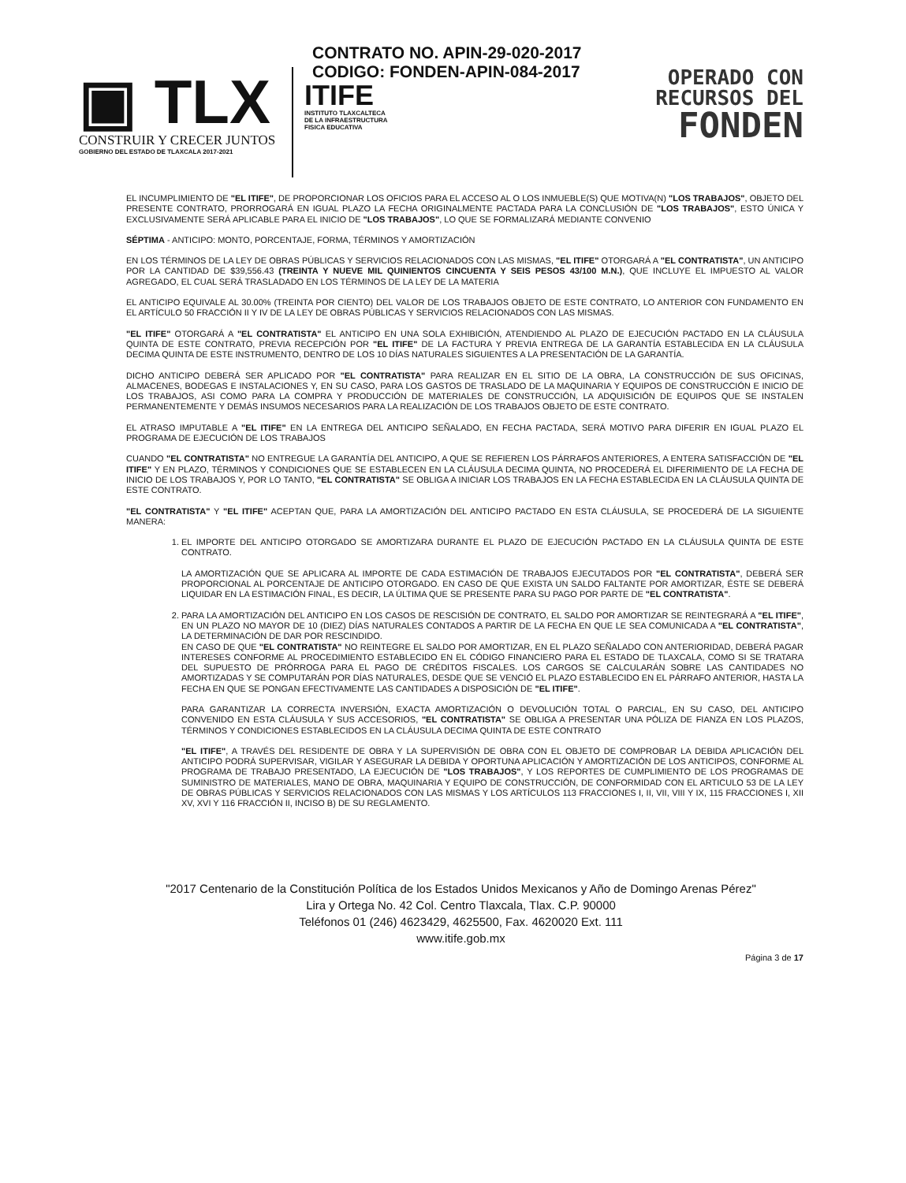▣ TLX
CONSTRUIR Y CRECER JUNTOS
GOBIERNO DEL ESTADO DE TLAXCALA 2017-2021
CONTRATO NO. APIN-29-020-2017
CODIGO: FONDEN-APIN-084-2017
ITIFE
INSTITUTO TLAXCALTECA
DE LA INFRAESTRUCTURA
FISICA EDUCATIVA
OPERADO CON
RECURSOS DEL
FONDEN
EL INCUMPLIMIENTO DE "EL ITIFE", DE PROPORCIONAR LOS OFICIOS PARA EL ACCESO AL O LOS INMUEBLE(S) QUE MOTIVA(N) "LOS TRABAJOS", OBJETO DEL PRESENTE CONTRATO, PRORROGARÁ EN IGUAL PLAZO LA FECHA ORIGINALMENTE PACTADA PARA LA CONCLUSIÓN DE "LOS TRABAJOS", ESTO ÚNICA Y EXCLUSIVAMENTE SERÁ APLICABLE PARA EL INICIO DE "LOS TRABAJOS", LO QUE SE FORMALIZARÁ MEDIANTE CONVENIO
SÉPTIMA - ANTICIPO: MONTO, PORCENTAJE, FORMA, TÉRMINOS Y AMORTIZACIÓN
EN LOS TÉRMINOS DE LA LEY DE OBRAS PÚBLICAS Y SERVICIOS RELACIONADOS CON LAS MISMAS, "EL ITIFE" OTORGARÁ A "EL CONTRATISTA", UN ANTICIPO POR LA CANTIDAD DE $39,556.43 (TREINTA Y NUEVE MIL QUINIENTOS CINCUENTA Y SEIS PESOS 43/100 M.N.), QUE INCLUYE EL IMPUESTO AL VALOR AGREGADO, EL CUAL SERÁ TRASLADADO EN LOS TÉRMINOS DE LA LEY DE LA MATERIA
EL ANTICIPO EQUIVALE AL 30.00% (TREINTA POR CIENTO) DEL VALOR DE LOS TRABAJOS OBJETO DE ESTE CONTRATO, LO ANTERIOR CON FUNDAMENTO EN EL ARTÍCULO 50 FRACCIÓN II Y IV DE LA LEY DE OBRAS PÚBLICAS Y SERVICIOS RELACIONADOS CON LAS MISMAS.
"EL ITIFE" OTORGARÁ A "EL CONTRATISTA" EL ANTICIPO EN UNA SOLA EXHIBICIÓN, ATENDIENDO AL PLAZO DE EJECUCIÓN PACTADO EN LA CLÁUSULA QUINTA DE ESTE CONTRATO, PREVIA RECEPCIÓN POR "EL ITIFE" DE LA FACTURA Y PREVIA ENTREGA DE LA GARANTÍA ESTABLECIDA EN LA CLÁUSULA DECIMA QUINTA DE ESTE INSTRUMENTO, DENTRO DE LOS 10 DÍAS NATURALES SIGUIENTES A LA PRESENTACIÓN DE LA GARANTÍA.
DICHO ANTICIPO DEBERÁ SER APLICADO POR "EL CONTRATISTA" PARA REALIZAR EN EL SITIO DE LA OBRA, LA CONSTRUCCIÓN DE SUS OFICINAS, ALMACENES, BODEGAS E INSTALACIONES Y, EN SU CASO, PARA LOS GASTOS DE TRASLADO DE LA MAQUINARIA Y EQUIPOS DE CONSTRUCCIÓN E INICIO DE LOS TRABAJOS, ASI COMO PARA LA COMPRA Y PRODUCCIÓN DE MATERIALES DE CONSTRUCCIÓN, LA ADQUISICIÓN DE EQUIPOS QUE SE INSTALEN PERMANENTEMENTE Y DEMÁS INSUMOS NECESARIOS PARA LA REALIZACIÓN DE LOS TRABAJOS OBJETO DE ESTE CONTRATO.
EL ATRASO IMPUTABLE A "EL ITIFE" EN LA ENTREGA DEL ANTICIPO SEÑALADO, EN FECHA PACTADA, SERÁ MOTIVO PARA DIFERIR EN IGUAL PLAZO EL PROGRAMA DE EJECUCIÓN DE LOS TRABAJOS
CUANDO "EL CONTRATISTA" NO ENTREGUE LA GARANTÍA DEL ANTICIPO, A QUE SE REFIEREN LOS PÁRRAFOS ANTERIORES, A ENTERA SATISFACCIÓN DE "EL ITIFE" Y EN PLAZO, TÉRMINOS Y CONDICIONES QUE SE ESTABLECEN EN LA CLÁUSULA DECIMA QUINTA, NO PROCEDERÁ EL DIFERIMIENTO DE LA FECHA DE INICIO DE LOS TRABAJOS Y, POR LO TANTO, "EL CONTRATISTA" SE OBLIGA A INICIAR LOS TRABAJOS EN LA FECHA ESTABLECIDA EN LA CLÁUSULA QUINTA DE ESTE CONTRATO.
"EL CONTRATISTA" Y "EL ITIFE" ACEPTAN QUE, PARA LA AMORTIZACIÓN DEL ANTICIPO PACTADO EN ESTA CLÁUSULA, SE PROCEDERÁ DE LA SIGUIENTE MANERA:
1. EL IMPORTE DEL ANTICIPO OTORGADO SE AMORTIZARA DURANTE EL PLAZO DE EJECUCIÓN PACTADO EN LA CLÁUSULA QUINTA DE ESTE CONTRATO.
LA AMORTIZACIÓN QUE SE APLICARA AL IMPORTE DE CADA ESTIMACIÓN DE TRABAJOS EJECUTADOS POR "EL CONTRATISTA", DEBERÁ SER PROPORCIONAL AL PORCENTAJE DE ANTICIPO OTORGADO. EN CASO DE QUE EXISTA UN SALDO FALTANTE POR AMORTIZAR, ÉSTE SE DEBERÁ LIQUIDAR EN LA ESTIMACIÓN FINAL, ES DECIR, LA ÚLTIMA QUE SE PRESENTE PARA SU PAGO POR PARTE DE "EL CONTRATISTA".
2. PARA LA AMORTIZACIÓN DEL ANTICIPO EN LOS CASOS DE RESCISIÓN DE CONTRATO, EL SALDO POR AMORTIZAR SE REINTEGRARÁ A "EL ITIFE", EN UN PLAZO NO MAYOR DE 10 (DIEZ) DÍAS NATURALES CONTADOS A PARTIR DE LA FECHA EN QUE LE SEA COMUNICADA A "EL CONTRATISTA", LA DETERMINACIÓN DE DAR POR RESCINDIDO.
EN CASO DE QUE "EL CONTRATISTA" NO REINTEGRE EL SALDO POR AMORTIZAR, EN EL PLAZO SEÑALADO CON ANTERIORIDAD, DEBERÁ PAGAR INTERESES CONFORME AL PROCEDIMIENTO ESTABLECIDO EN EL CÓDIGO FINANCIERO PARA EL ESTADO DE TLAXCALA, COMO SI SE TRATARA DEL SUPUESTO DE PRÓRROGA PARA EL PAGO DE CRÉDITOS FISCALES. LOS CARGOS SE CALCULARÁN SOBRE LAS CANTIDADES NO AMORTIZADAS Y SE COMPUTARÁN POR DÍAS NATURALES, DESDE QUE SE VENCIÓ EL PLAZO ESTABLECIDO EN EL PÁRRAFO ANTERIOR, HASTA LA FECHA EN QUE SE PONGAN EFECTIVAMENTE LAS CANTIDADES A DISPOSICIÓN DE "EL ITIFE".
PARA GARANTIZAR LA CORRECTA INVERSIÓN, EXACTA AMORTIZACIÓN O DEVOLUCIÓN TOTAL O PARCIAL, EN SU CASO, DEL ANTICIPO CONVENIDO EN ESTA CLÁUSULA Y SUS ACCESORIOS, "EL CONTRATISTA" SE OBLIGA A PRESENTAR UNA PÓLIZA DE FIANZA EN LOS PLAZOS, TÉRMINOS Y CONDICIONES ESTABLECIDOS EN LA CLÁUSULA DECIMA QUINTA DE ESTE CONTRATO
"EL ITIFE", A TRAVÉS DEL RESIDENTE DE OBRA Y LA SUPERVISIÓN DE OBRA CON EL OBJETO DE COMPROBAR LA DEBIDA APLICACIÓN DEL ANTICIPO PODRÁ SUPERVISAR, VIGILAR Y ASEGURAR LA DEBIDA Y OPORTUNA APLICACIÓN Y AMORTIZACIÓN DE LOS ANTICIPOS, CONFORME AL PROGRAMA DE TRABAJO PRESENTADO, LA EJECUCIÓN DE "LOS TRABAJOS", Y LOS REPORTES DE CUMPLIMIENTO DE LOS PROGRAMAS DE SUMINISTRO DE MATERIALES, MANO DE OBRA, MAQUINARIA Y EQUIPO DE CONSTRUCCIÓN, DE CONFORMIDAD CON EL ARTICULO 53 DE LA LEY DE OBRAS PÚBLICAS Y SERVICIOS RELACIONADOS CON LAS MISMAS Y LOS ARTÍCULOS 113 FRACCIONES I, II, VII, VIII Y IX, 115 FRACCIONES I, XII XV, XVI Y 116 FRACCIÓN II, INCISO B) DE SU REGLAMENTO.
"2017 Centenario de la Constitución Política de los Estados Unidos Mexicanos y Año de Domingo Arenas Pérez"
Lira y Ortega No. 42 Col. Centro Tlaxcala, Tlax. C.P. 90000
Teléfonos 01 (246) 4623429, 4625500, Fax. 4620020 Ext. 111
www.itife.gob.mx
Página 3 de 17